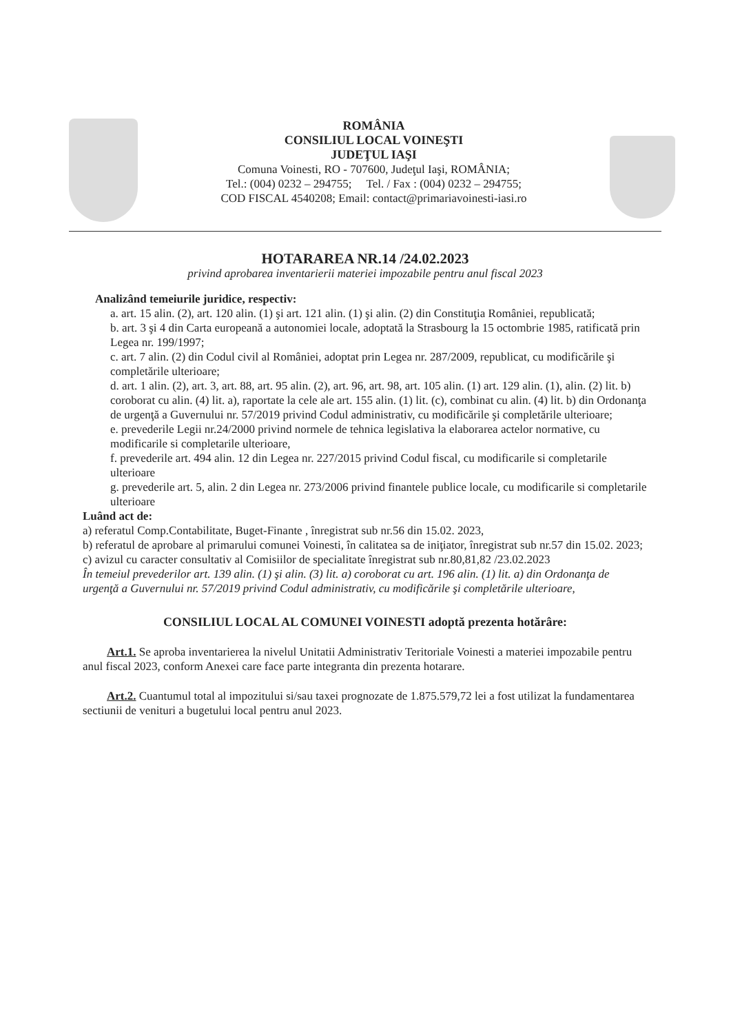ROMÂNIA
CONSILIUL LOCAL VOINEŞTI
JUDEŢUL IAŞI
Comuna Voinesti, RO - 707600, Judeţul Iaşi, ROMÂNIA;
Tel.: (004) 0232 – 294755; Tel. / Fax : (004) 0232 – 294755;
COD FISCAL 4540208; Email: contact@primariavoinesti-iasi.ro
HOTARAREA NR.14 /24.02.2023
privind aprobarea inventarierii materiei impozabile pentru anul fiscal 2023
Analizând temeiurile juridice, respectiv:
a. art. 15 alin. (2), art. 120 alin. (1) şi art. 121 alin. (1) şi alin. (2) din Constituţia României, republicată;
b. art. 3 şi 4 din Carta europeană a autonomiei locale, adoptată la Strasbourg la 15 octombrie 1985, ratificată prin Legea nr. 199/1997;
c. art. 7 alin. (2) din Codul civil al României, adoptat prin Legea nr. 287/2009, republicat, cu modificările şi completările ulterioare;
d. art. 1 alin. (2), art. 3, art. 88, art. 95 alin. (2), art. 96, art. 98, art. 105 alin. (1) art. 129 alin. (1), alin. (2) lit. b) coroborat cu alin. (4) lit. a), raportate la cele ale art. 155 alin. (1) lit. (c), combinat cu alin. (4) lit. b) din Ordonanţa de urgenţă a Guvernului nr. 57/2019 privind Codul administrativ, cu modificările şi completările ulterioare;
e. prevederile Legii nr.24/2000 privind normele de tehnica legislativa la elaborarea actelor normative, cu modificarile si completarile ulterioare,
f. prevederile art. 494 alin. 12 din Legea nr. 227/2015 privind Codul fiscal, cu modificarile si completarile ulterioare
g. prevederile art. 5, alin. 2 din Legea nr. 273/2006 privind finantele publice locale, cu modificarile si completarile ulterioare
Luând act de:
a) referatul Comp.Contabilitate, Buget-Finante , înregistrat sub nr.56 din 15.02. 2023,
b) referatul de aprobare al primarului comunei Voinesti, în calitatea sa de iniţiator, înregistrat sub nr.57 din 15.02. 2023;
c) avizul cu caracter consultativ al Comisiilor de specialitate înregistrat sub nr.80,81,82 /23.02.2023
În temeiul prevederilor art. 139 alin. (1) şi alin. (3) lit. a) coroborat cu art. 196 alin. (1) lit. a) din Ordonanţa de urgenţă a Guvernului nr. 57/2019 privind Codul administrativ, cu modificările şi completările ulterioare,
CONSILIUL LOCAL AL COMUNEI VOINESTI adoptă prezenta hotărâre:
Art.1. Se aproba inventarierea la nivelul Unitatii Administrativ Teritoriale Voinesti a materiei impozabile pentru anul fiscal 2023, conform Anexei care face parte integranta din prezenta hotarare.
Art.2. Cuantumul total al impozitului si/sau taxei prognozate de 1.875.579,72 lei a fost utilizat la fundamentarea sectiunii de venituri a bugetului local pentru anul 2023.